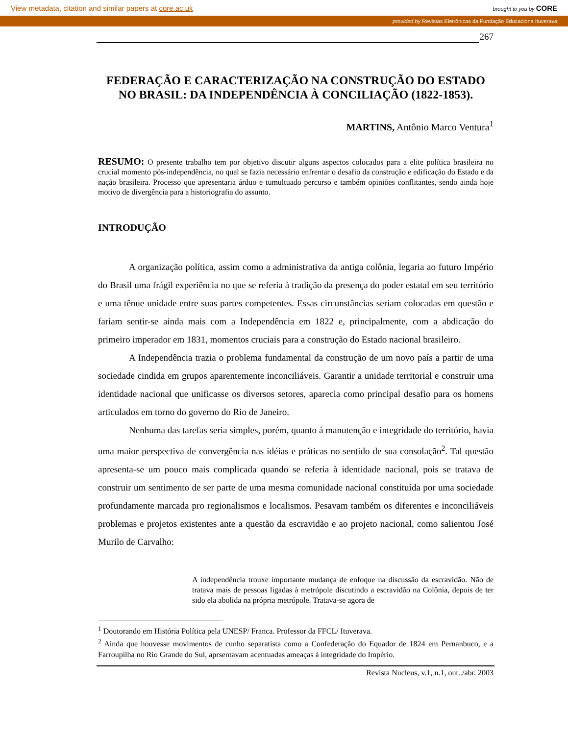View metadata, citation and similar papers at core.ac.uk brought to you by CORE
provided by Revistas Eletrônicas da Fundação Educaciona Ituverava
267
FEDERAÇÃO E CARACTERIZAÇÃO NA CONSTRUÇÃO DO ESTADO NO BRASIL: DA INDEPENDÊNCIA À CONCILIAÇÃO (1822-1853).
MARTINS, Antônio Marco Ventura<sup>1</sup>
RESUMO: O presente trabalho tem por objetivo discutir alguns aspectos colocados para a elite política brasileira no crucial momento pós-independência, no qual se fazia necessário enfrentar o desafio da construção e edificação do Estado e da nação brasileira. Processo que apresentaria árduo e tumultuado percurso e também opiniões conflitantes, sendo ainda hoje motivo de divergência para a historiografia do assunto.
INTRODUÇÃO
A organização política, assim como a administrativa da antiga colônia, legaria ao futuro Império do Brasil uma frágil experiência no que se referia à tradição da presença do poder estatal em seu território e uma tênue unidade entre suas partes competentes. Essas circunstâncias seriam colocadas em questão e fariam sentir-se ainda mais com a Independência em 1822 e, principalmente, com a abdicação do primeiro imperador em 1831, momentos cruciais para a construção do Estado nacional brasileiro.
A Independência trazia o problema fundamental da construção de um novo país a partir de uma sociedade cindida em grupos aparentemente inconciliáveis. Garantir a unidade territorial e construir uma identidade nacional que unificasse os diversos setores, aparecia como principal desafio para os homens articulados em torno do governo do Rio de Janeiro.
Nenhuma das tarefas seria simples, porém, quanto á manutenção e integridade do território, havia uma maior perspectiva de convergência nas idéias e práticas no sentido de sua consolação<sup>2</sup>. Tal questão apresenta-se um pouco mais complicada quando se referia à identidade nacional, pois se tratava de construir um sentimento de ser parte de uma mesma comunidade nacional constituída por uma sociedade profundamente marcada pro regionalismos e localismos. Pesavam também os diferentes e inconciliáveis problemas e projetos existentes ante a questão da escravidão e ao projeto nacional, como salientou José Murilo de Carvalho:
A independência trouxe importante mudança de enfoque na discussão da escravidão. Não de tratava mais de pessoas ligadas à metrópole discutindo a escravidão na Colônia, depois de ter sido ela abolida na própria metrópole. Tratava-se agora de
<sup>1</sup> Doutorando em História Política pela UNESP/ Franca. Professor da FFCL/ Ituverava.
<sup>2</sup> Ainda que houvesse movimentos de cunho separatista como a Confederação do Equador de 1824 em Pernanbuco, e a Farroupilha no Rio Grande do Sul, aprsentavam acentuadas ameaças à integridade do Império.
Revista Nucleus, v.1, n.1, out../abr. 2003